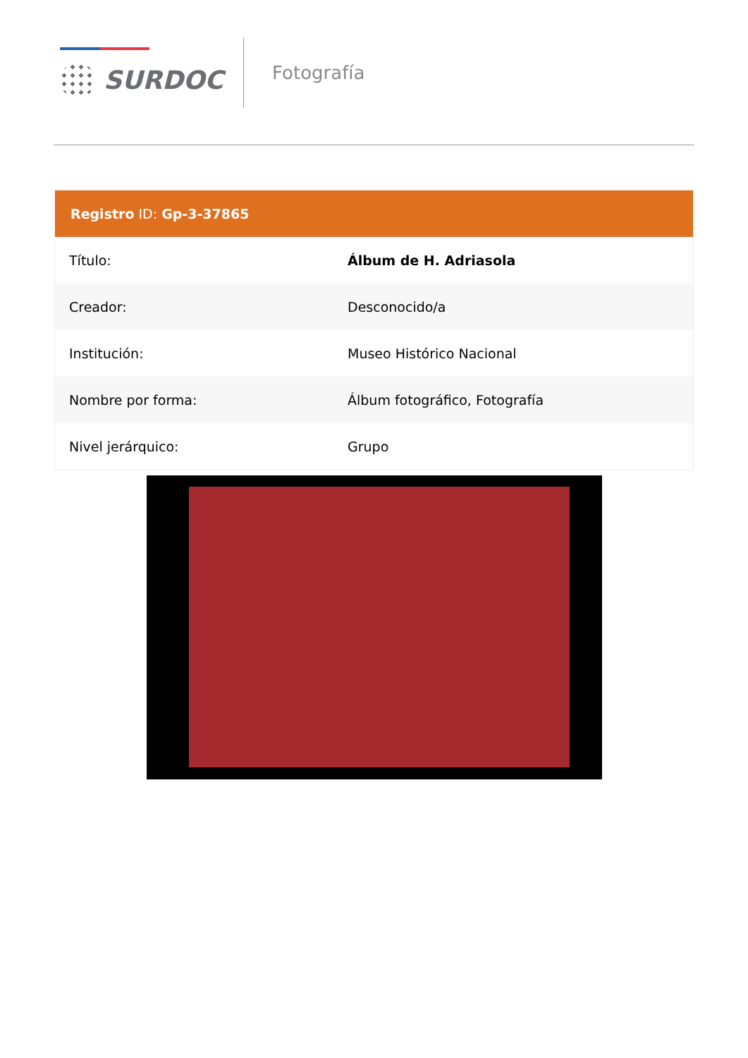SURDOC
Fotografía
Registro ID: Gp-3-37865
| Título: | Álbum de H. Adriasola |
| Creador: | Desconocido/a |
| Institución: | Museo Histórico Nacional |
| Nombre por forma: | Álbum fotográfico, Fotografía |
| Nivel jerárquico: | Grupo |